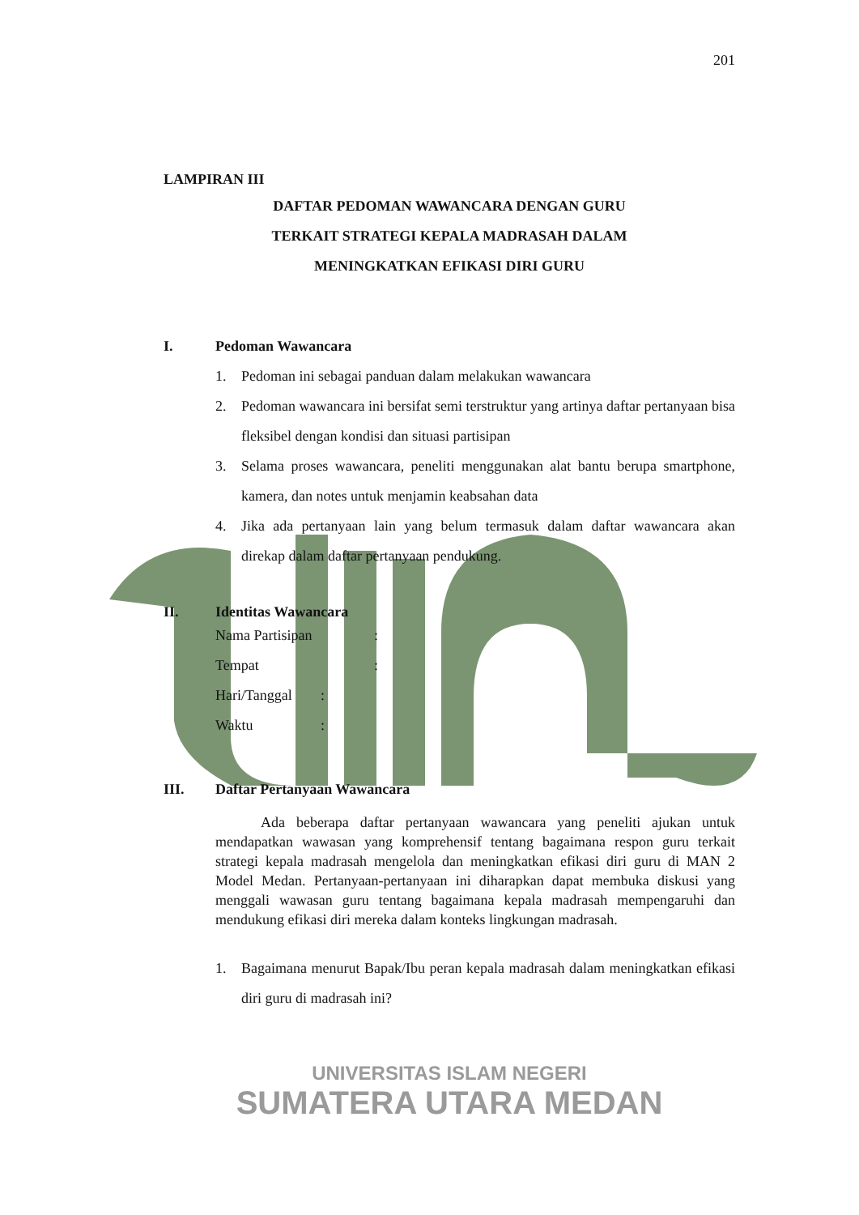201
LAMPIRAN III
DAFTAR PEDOMAN WAWANCARA DENGAN GURU
TERKAIT STRATEGI KEPALA MADRASAH DALAM
MENINGKATKAN EFIKASI DIRI GURU
I. Pedoman Wawancara
1. Pedoman ini sebagai panduan dalam melakukan wawancara
2. Pedoman wawancara ini bersifat semi terstruktur yang artinya daftar pertanyaan bisa fleksibel dengan kondisi dan situasi partisipan
3. Selama proses wawancara, peneliti menggunakan alat bantu berupa smartphone, kamera, dan notes untuk menjamin keabsahan data
4. Jika ada pertanyaan lain yang belum termasuk dalam daftar wawancara akan direkap dalam daftar pertanyaan pendukung.
II. Identitas Wawancara
Nama Partisipan:
Tempat:
Hari/Tanggal:
Waktu:
III. Daftar Pertanyaan Wawancara
Ada beberapa daftar pertanyaan wawancara yang peneliti ajukan untuk mendapatkan wawasan yang komprehensif tentang bagaimana respon guru terkait strategi kepala madrasah mengelola dan meningkatkan efikasi diri guru di MAN 2 Model Medan. Pertanyaan-pertanyaan ini diharapkan dapat membuka diskusi yang menggali wawasan guru tentang bagaimana kepala madrasah mempengaruhi dan mendukung efikasi diri mereka dalam konteks lingkungan madrasah.
1. Bagaimana menurut Bapak/Ibu peran kepala madrasah dalam meningkatkan efikasi diri guru di madrasah ini?
UNIVERSITAS ISLAM NEGERI
SUMATERA UTARA MEDAN